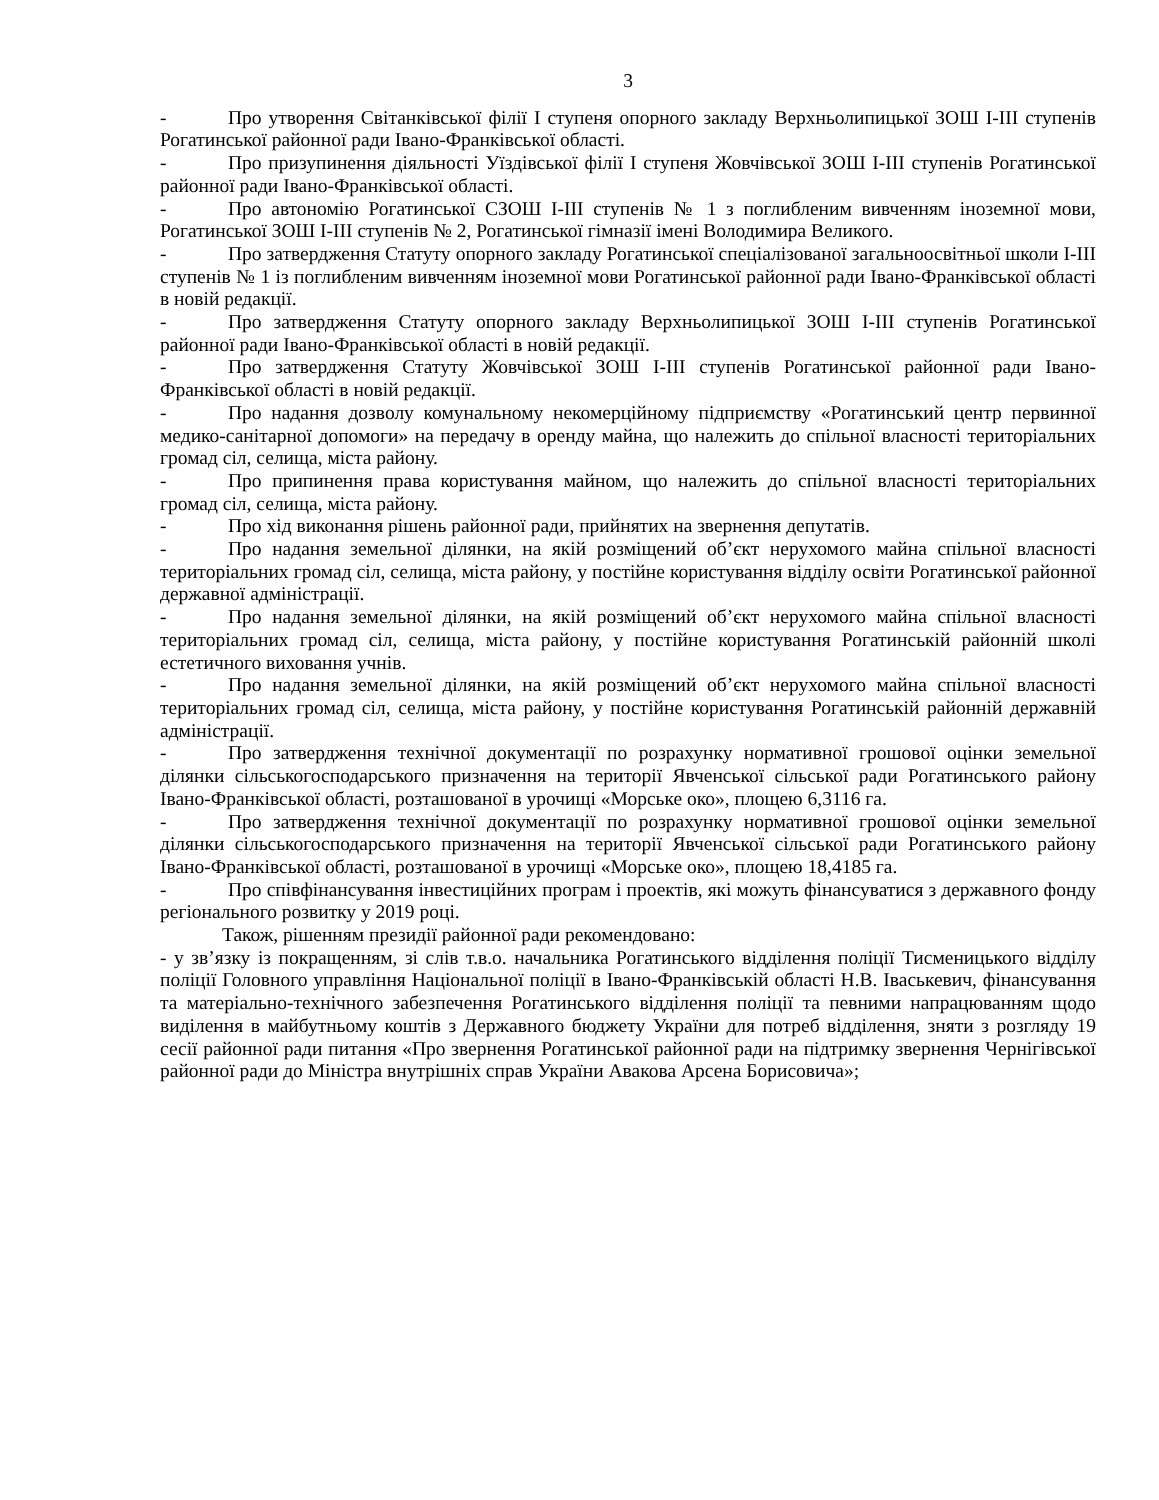3
- Про утворення Світанківської філії І ступеня опорного закладу Верхньолипицької ЗОШ І-ІІІ ступенів Рогатинської районної ради Івано-Франківської області.
- Про призупинення діяльності Уїздівської філії І ступеня Жовчівської ЗОШ І-ІІІ ступенів Рогатинської районної ради Івано-Франківської області.
- Про автономію Рогатинської СЗОШ І-ІІІ ступенів № 1 з поглибленим вивченням іноземної мови, Рогатинської ЗОШ І-ІІІ ступенів № 2, Рогатинської гімназії імені Володимира Великого.
- Про затвердження Статуту опорного закладу Рогатинської спеціалізованої загальноосвітньої школи І-ІІІ ступенів № 1 із поглибленим вивченням іноземної мови Рогатинської районної ради Івано-Франківської області в новій редакції.
- Про затвердження Статуту опорного закладу Верхньолипицької ЗОШ І-ІІІ ступенів Рогатинської районної ради Івано-Франківської області в новій редакції.
- Про затвердження Статуту Жовчівської ЗОШ І-ІІІ ступенів Рогатинської районної ради Івано-Франківської області в новій редакції.
- Про надання дозволу комунальному некомерційному підприємству «Рогатинський центр первинної медико-санітарної допомоги» на передачу в оренду майна, що належить до спільної власності територіальних громад сіл, селища, міста району.
- Про припинення права користування майном, що належить до спільної власності територіальних громад сіл, селища, міста району.
- Про хід виконання рішень районної ради, прийнятих на звернення депутатів.
- Про надання земельної ділянки, на якій розміщений об’єкт нерухомого майна спільної власності територіальних громад сіл, селища, міста району, у постійне користування відділу освіти Рогатинської районної державної адміністрації.
- Про надання земельної ділянки, на якій розміщений об’єкт нерухомого майна спільної власності територіальних громад сіл, селища, міста району, у постійне користування Рогатинській районній школі естетичного виховання учнів.
- Про надання земельної ділянки, на якій розміщений об’єкт нерухомого майна спільної власності територіальних громад сіл, селища, міста району, у постійне користування Рогатинській районній державній адміністрації.
- Про затвердження технічної документації по розрахунку нормативної грошової оцінки земельної ділянки сільськогосподарського призначення на території Явченської сільської ради Рогатинського району Івано-Франківської області, розташованої в урочищі «Морське око», площею 6,3116 га.
- Про затвердження технічної документації по розрахунку нормативної грошової оцінки земельної ділянки сільськогосподарського призначення на території Явченської сільської ради Рогатинського району Івано-Франківської області, розташованої в урочищі «Морське око», площею 18,4185 га.
- Про співфінансування інвестиційних програм і проектів, які можуть фінансуватися з державного фонду регіонального розвитку у 2019 році.
Також, рішенням президії районної ради рекомендовано:
- у зв’язку із покращенням, зі слів т.в.о. начальника Рогатинського відділення поліції Тисменицького відділу поліції Головного управління Національної поліції в Івано-Франківській області Н.В. Іваськевич, фінансування та матеріально-технічного забезпечення Рогатинського відділення поліції та певними напрацюванням щодо виділення в майбутньому коштів з Державного бюджету України для потреб відділення, зняти з розгляду 19 сесії районної ради питання «Про звернення Рогатинської районної ради на підтримку звернення Чернігівської районної ради до Міністра внутрішніх справ України Авакова Арсена Борисовича»;